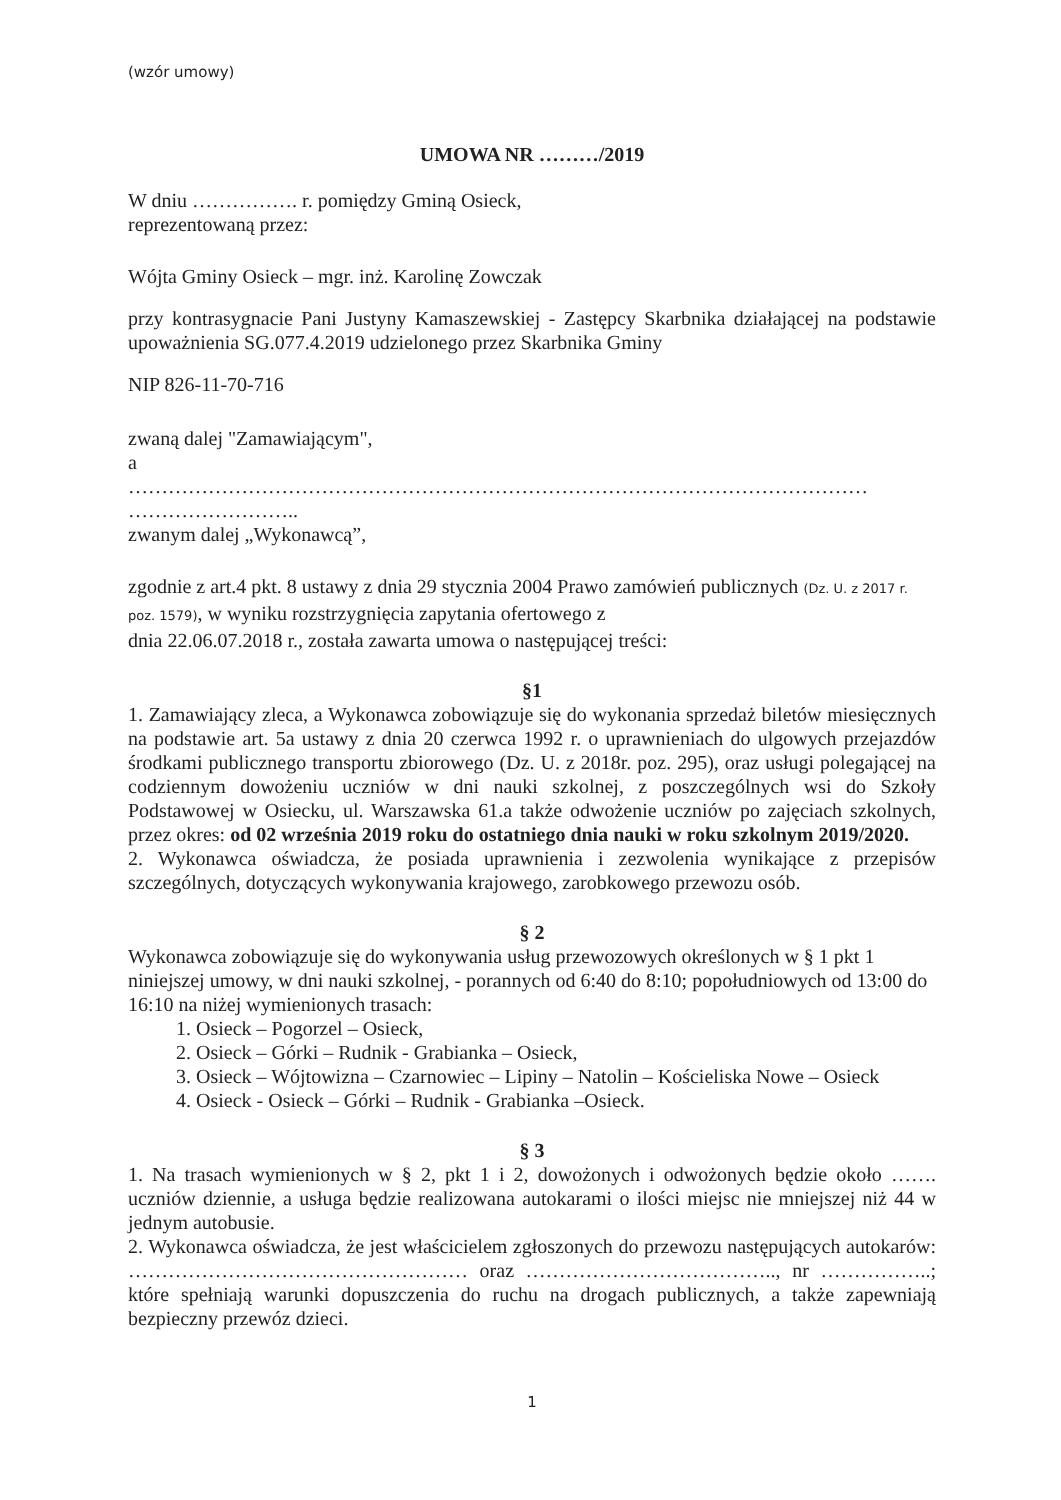(wzór umowy)
UMOWA NR ………/2019
W dniu ……………. r. pomiędzy Gminą Osieck,
reprezentowaną przez:
Wójta Gminy Osieck – mgr. inż. Karolinę Zowczak
przy kontrasygnacie Pani Justyny Kamaszewskiej - Zastępcy Skarbnika działającej na podstawie upoważnienia SG.077.4.2019 udzielonego przez Skarbnika Gminy
NIP 826-11-70-716
zwaną dalej "Zamawiającym",
a
…………………………………………………………………………………………………
……………………..
zwanym dalej „Wykonawcą”,
zgodnie z art.4 pkt. 8 ustawy z dnia 29 stycznia 2004 Prawo zamówień publicznych (Dz. U. z 2017 r. poz. 1579), w wyniku rozstrzygnięcia zapytania ofertowego z
dnia 22.06.07.2018 r., została zawarta umowa o następującej treści:
§1
1. Zamawiający zleca, a Wykonawca zobowiązuje się do wykonania sprzedaż biletów miesięcznych na podstawie art. 5a ustawy z dnia 20 czerwca 1992 r. o uprawnieniach do ulgowych przejazdów środkami publicznego transportu zbiorowego (Dz. U. z 2018r. poz. 295), oraz usługi polegającej na codziennym dowożeniu uczniów w dni nauki szkolnej, z poszczególnych wsi do Szkoły Podstawowej w Osiecku, ul. Warszawska 61.a także odwożenie uczniów po zajęciach szkolnych, przez okres: od 02 września 2019 roku do ostatniego dnia nauki w roku szkolnym 2019/2020.
2. Wykonawca oświadcza, że posiada uprawnienia i zezwolenia wynikające z przepisów szczególnych, dotyczących wykonywania krajowego, zarobkowego przewozu osób.
§ 2
Wykonawca zobowiązuje się do wykonywania usług przewozowych określonych w § 1 pkt 1 niniejszej umowy, w dni nauki szkolnej, - porannych od 6:40 do 8:10; popołudniowych od 13:00 do 16:10 na niżej wymienionych trasach:
1. Osieck – Pogorzel – Osieck,
2. Osieck – Górki – Rudnik - Grabianka – Osieck,
3. Osieck – Wójtowizna – Czarnowiec – Lipiny – Natolin – Kościeliska Nowe – Osieck
4. Osieck - Osieck – Górki – Rudnik - Grabianka –Osieck.
§ 3
1. Na trasach wymienionych w § 2, pkt 1 i 2, dowożonych i odwożonych będzie około ……. uczniów dziennie, a usługa będzie realizowana autokarami o ilości miejsc nie mniejszej niż 44 w jednym autobusie.
2. Wykonawca oświadcza, że jest właścicielem zgłoszonych do przewozu następujących autokarów: …………………………………………… oraz ……………………………….., nr ……………..; które spełniają warunki dopuszczenia do ruchu na drogach publicznych, a także zapewniają bezpieczny przewóz dzieci.
1